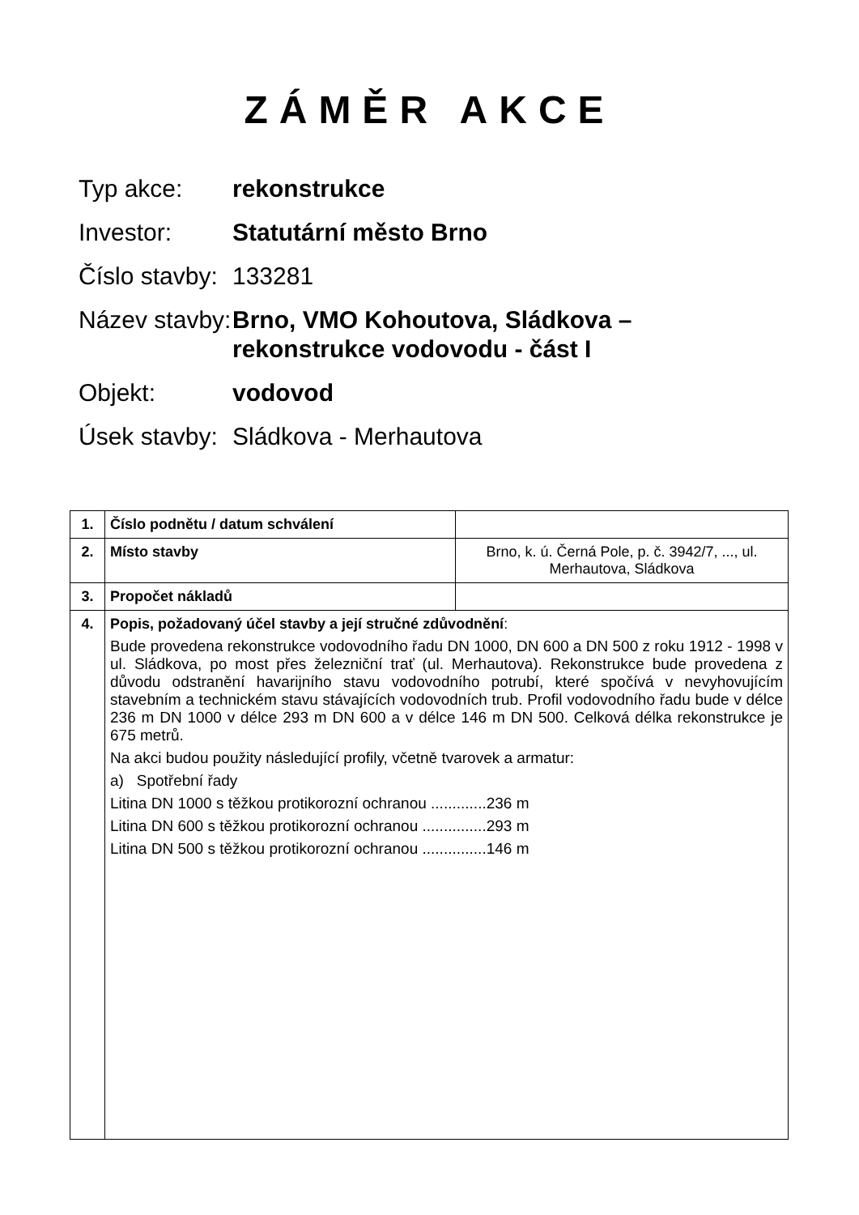ZÁMĚR AKCE
Typ akce: rekonstrukce
Investor: Statutární město Brno
Číslo stavby:
133281
Název stavby:
Brno, VMO Kohoutova, Sládkova –
rekonstrukce vodovodu - část I
Objekt: vodovod
Úsek stavby:
Sládkova - Merhautova
| 1. | Číslo podnětu / datum schválení | |
| 2. | Místo stavby | Brno, k. ú. Černá Pole, p. č. 3942/7, ..., ul. Merhautova, Sládkova |
| 3. | Propočet nákladů | |
| 4. | Popis, požadovaný účel stavby a její stručné zdůvodnění : Bude provedena rekonstrukce vodovodního řadu DN 1000, DN 600 a DN 500 z roku 1912 - 1998 v ul. Sládkova, po most přes železniční trať (ul. Merhautova). Rekonstrukce bude provedena z důvodu odstranění havarijního stavu vodovodního potrubí, které spočívá v nevyhovujícím stavebním a technickém stavu stávajících vodovodních trub. Profil vodovodního řadu bude v délce 236 m DN 1000 v délce 293 m DN 600 a v délce 146 m DN 500. Celková délka rekonstrukce je 675 metrů. Na akci budou použity následující profily, včetně tvarovek a armatur: a) Spotřební řady Litina DN 1000 s těžkou protikorozní ochranou .............236 m Litina DN 600 s těžkou protikorozní ochranou ...............293 m Litina DN 500 s těžkou protikorozní ochranou ...............146 m | |